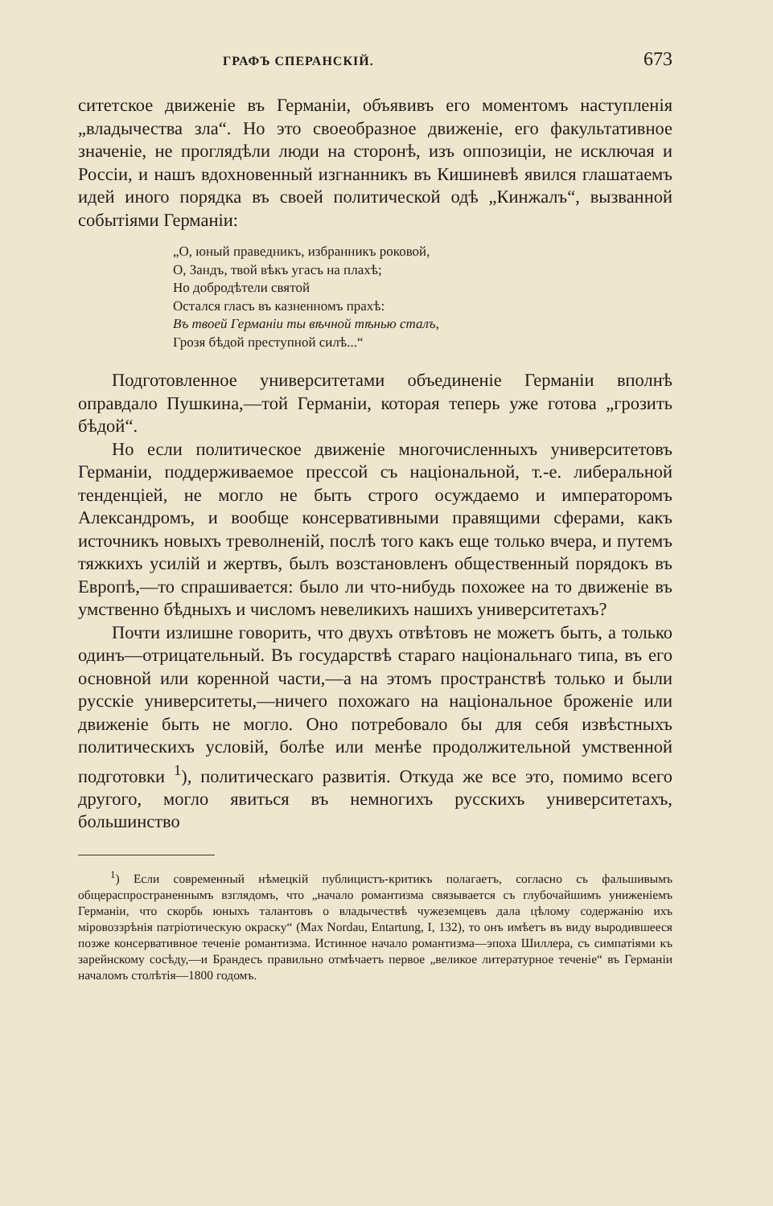ГРАФЪ СПЕРАНСКІЙ. 673
ситетское движеніе въ Германіи, объявивъ его моментомъ наступленія „владычества зла“. Но это своеобразное движеніе, его факультативное значеніе, не проглядѣли люди на сторонѣ, изъ оппозиціи, не исключая и Россіи, и нашъ вдохновенный изгнанникъ въ Кишиневѣ явился глашатаемъ идей иного порядка въ своей политической одѣ „Кинжалъ“, вызванной событіями Германіи:
„О, юный праведникъ, избранникъ роковой,
О, Зандъ, твой вѣкъ угасъ на плахѣ;
Но добродѣтели святой
Остался гласъ въ казненномъ прахѣ:
Въ твоей Германіи ты вѣчной тѣнью сталъ,
Грозя бѣдой преступной силѣ...“
Подготовленное университетами объединеніе Германіи вполнѣ оправдало Пушкина,—той Германіи, которая теперь уже готова „грозить бѣдой“.
Но если политическое движеніе многочисленныхъ университетовъ Германіи, поддерживаемое прессой съ національной, т.-е. либеральной тенденціей, не могло не быть строго осуждаемо и императоромъ Александромъ, и вообще консервативными правящими сферами, какъ источникъ новыхъ треволненій, послѣ того какъ еще только вчера, и путемъ тяжкихъ усилій и жертвъ, былъ возстановленъ общественный порядокъ въ Европѣ,—то спрашивается: было ли что-нибудь похожее на то движеніе въ умственно бѣдныхъ и числомъ невеликихъ нашихъ университетахъ?
Почти излишне говорить, что двухъ отвѣтовъ не можетъ быть, а только одинъ—отрицательный. Въ государствѣ стараго національнаго типа, въ его основной или коренной части,—а на этомъ пространствѣ только и были русскіе университеты,—ничего похожаго на національное броженіе или движеніе быть не могло. Оно потребовало бы для себя извѣстныхъ политическихъ условій, болѣе или менѣе продолжительной умственной подготовки <sup>1</sup>), политическаго развитія. Откуда же все это, помимо всего другого, могло явиться въ немногихъ русскихъ университетахъ, большинство
<sup>1</sup>) Если современный нѣмецкій публицистъ-критикъ полагаетъ, согласно съ фальшивымъ общераспространеннымъ взглядомъ, что „начало романтизма связывается съ глубочайшимъ униженіемъ Германіи, что скорбь юныхъ талантовъ о владычествѣ чужеземцевъ дала цѣлому содержанію ихъ міровоззрѣнія патріотическую окраску“ (Max Nordau, Entartung, I, 132), то онъ имѣетъ въ виду выродившееся позже консервативное теченіе романтизма. Истинное начало романтизма—эпоха Шиллера, съ симпатіями къ зарейнскому сосѣду,—и Брандесъ правильно отмѣчаетъ первое „великое литературное теченіе“ въ Германіи началомъ столѣтія—1800 годомъ.